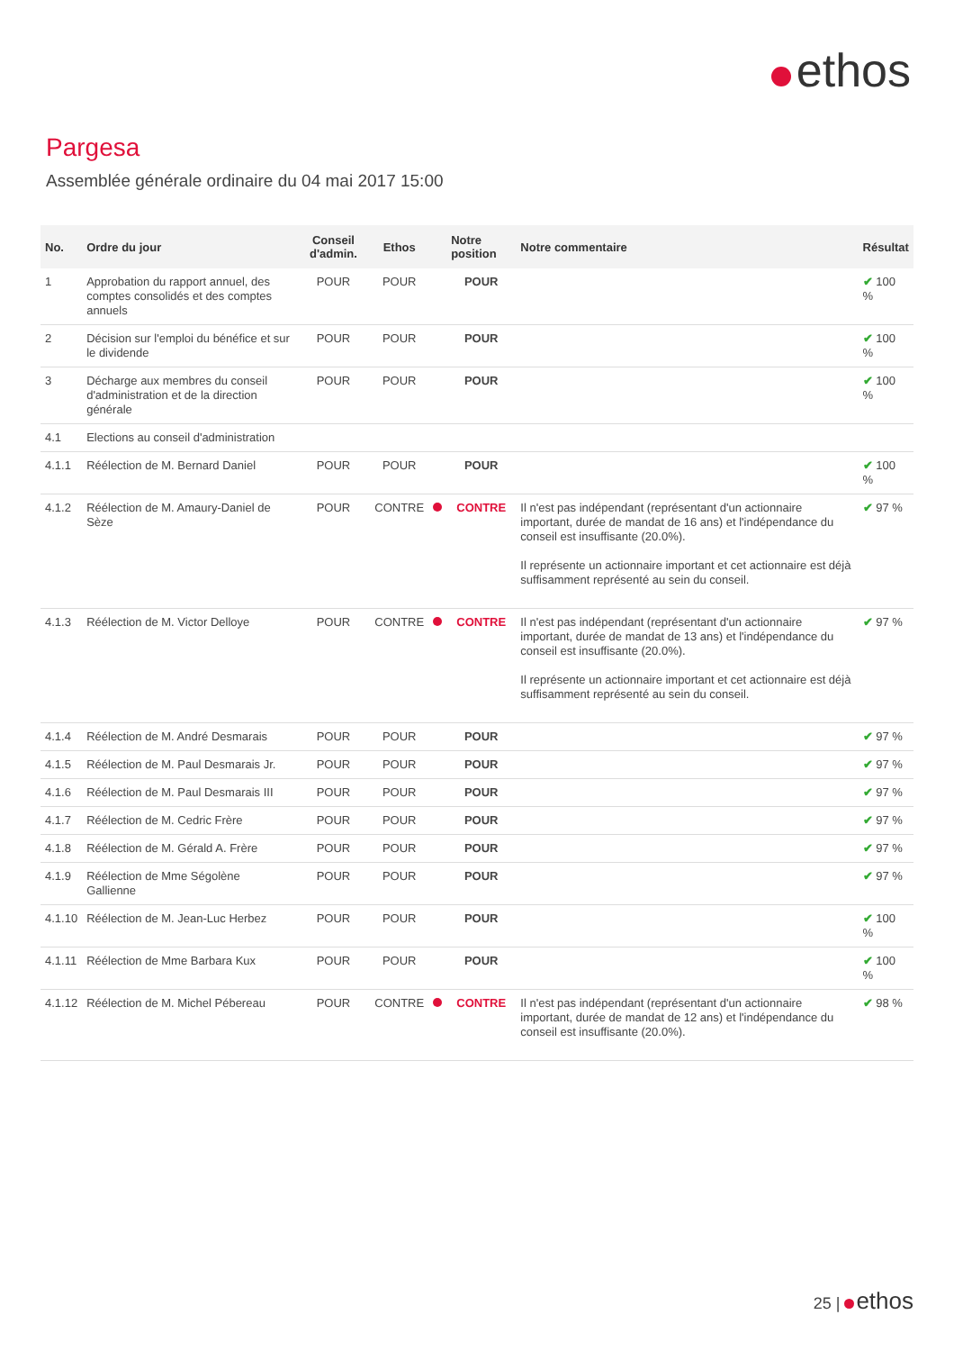ethos
Pargesa
Assemblée générale ordinaire du 04 mai 2017 15:00
| No. | Ordre du jour | Conseil d'admin. | Ethos | | Notre position | Notre commentaire | Résultat |
| --- | --- | --- | --- | --- | --- | --- | --- |
| 1 | Approbation du rapport annuel, des comptes consolidés et des comptes annuels | POUR | POUR | | POUR | | ✔ 100 % |
| 2 | Décision sur l'emploi du bénéfice et sur le dividende | POUR | POUR | | POUR | | ✔ 100 % |
| 3 | Décharge aux membres du conseil d'administration et de la direction générale | POUR | POUR | | POUR | | ✔ 100 % |
| 4.1 | Elections au conseil d'administration | | | | | | |
| 4.1.1 | Réélection de M. Bernard Daniel | POUR | POUR | | POUR | | ✔ 100 % |
| 4.1.2 | Réélection de M. Amaury-Daniel de Sèze | POUR | CONTRE | | CONTRE | Il n'est pas indépendant (représentant d'un actionnaire important, durée de mandat de 16 ans) et l'indépendance du conseil est insuffisante (20.0%). Il représente un actionnaire important et cet actionnaire est déjà suffisamment représenté au sein du conseil. | ✔ 97 % |
| 4.1.3 | Réélection de M. Victor Delloye | POUR | CONTRE | | CONTRE | Il n'est pas indépendant (représentant d'un actionnaire important, durée de mandat de 13 ans) et l'indépendance du conseil est insuffisante (20.0%). Il représente un actionnaire important et cet actionnaire est déjà suffisamment représenté au sein du conseil. | ✔ 97 % |
| 4.1.4 | Réélection de M. André Desmarais | POUR | POUR | | POUR | | ✔ 97 % |
| 4.1.5 | Réélection de M. Paul Desmarais Jr. | POUR | POUR | | POUR | | ✔ 97 % |
| 4.1.6 | Réélection de M. Paul Desmarais III | POUR | POUR | | POUR | | ✔ 97 % |
| 4.1.7 | Réélection de M. Cedric Frère | POUR | POUR | | POUR | | ✔ 97 % |
| 4.1.8 | Réélection de M. Gérald A. Frère | POUR | POUR | | POUR | | ✔ 97 % |
| 4.1.9 | Réélection de Mme Ségolène Gallienne | POUR | POUR | | POUR | | ✔ 97 % |
| 4.1.10 | Réélection de M. Jean-Luc Herbez | POUR | POUR | | POUR | | ✔ 100 % |
| 4.1.11 | Réélection de Mme Barbara Kux | POUR | POUR | | POUR | | ✔ 100 % |
| 4.1.12 | Réélection de M. Michel Pébereau | POUR | CONTRE | | CONTRE | Il n'est pas indépendant (représentant d'un actionnaire important, durée de mandat de 12 ans) et l'indépendance du conseil est insuffisante (20.0%). | ✔ 98 % |
25 | ethos